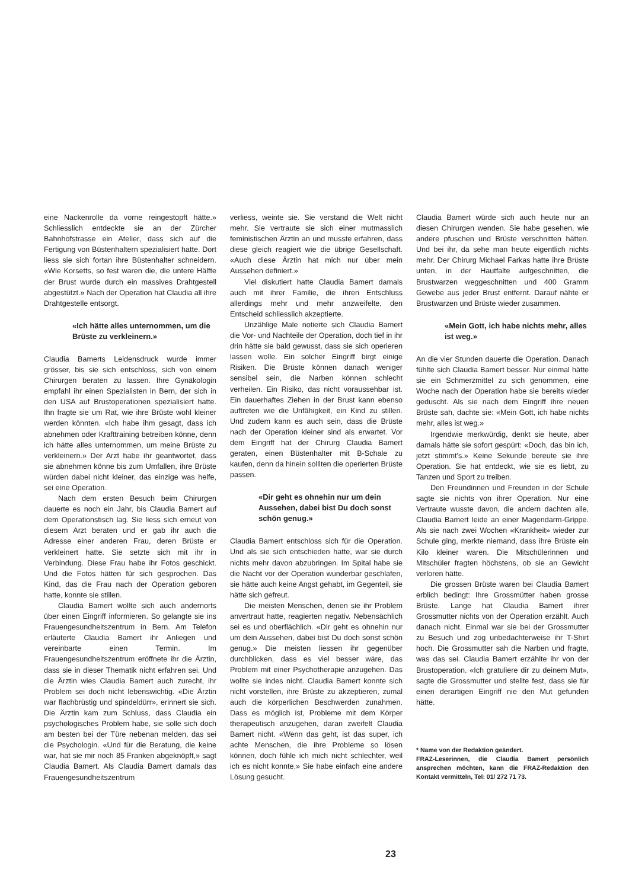eine Nackenrolle da vorne reingestopft hätte.» Schliesslich entdeckte sie an der Zürcher Bahnhofstrasse ein Atelier, dass sich auf die Fertigung von Büstenhaltern spezialisiert hatte. Dort liess sie sich fortan ihre Büstenhalter schneidern. «Wie Korsetts, so fest waren die, die untere Hälfte der Brust wurde durch ein massives Drahtgestell abgestützt.» Nach der Operation hat Claudia all ihre Drahtgestelle entsorgt.
«Ich hätte alles unternommen, um die Brüste zu verkleinern.»
Claudia Bamerts Leidensdruck wurde immer grösser, bis sie sich entschloss, sich von einem Chirurgen beraten zu lassen. Ihre Gynäkologin empfahl ihr einen Spezialisten in Bern, der sich in den USA auf Brustoperationen spezialisiert hatte. Ihn fragte sie um Rat, wie ihre Brüste wohl kleiner werden könnten. «Ich habe ihm gesagt, dass ich abnehmen oder Krafttraining betreiben könne, denn ich hätte alles unternommen, um meine Brüste zu verkleinern.» Der Arzt habe ihr geantwortet, dass sie abnehmen könne bis zum Umfallen, ihre Brüste würden dabei nicht kleiner, das einzige was helfe, sei eine Operation.
Nach dem ersten Besuch beim Chirurgen dauerte es noch ein Jahr, bis Claudia Bamert auf dem Operationstisch lag. Sie liess sich erneut von diesem Arzt beraten und er gab ihr auch die Adresse einer anderen Frau, deren Brüste er verkleinert hatte. Sie setzte sich mit ihr in Verbindung. Diese Frau habe ihr Fotos geschickt. Und die Fotos hätten für sich gesprochen. Das Kind, das die Frau nach der Operation geboren hatte, konnte sie stillen.
Claudia Bamert wollte sich auch andernorts über einen Eingriff informieren. So gelangte sie ins Frauengesundheitszentrum in Bern. Am Telefon erläuterte Claudia Bamert ihr Anliegen und vereinbarte einen Termin. Im Frauengesundheitszentrum eröffnete ihr die Ärztin, dass sie in dieser Thematik nicht erfahren sei. Und die Ärztin wies Claudia Bamert auch zurecht, ihr Problem sei doch nicht lebenswichtig. «Die Ärztin war flachbrüstig und spindeldürr», erinnert sie sich. Die Ärztin kam zum Schluss, dass Claudia ein psychologisches Problem habe, sie solle sich doch am besten bei der Türe nebenan melden, das sei die Psychologin. «Und für die Beratung, die keine war, hat sie mir noch 85 Franken abgeknöpft,» sagt Claudia Bamert. Als Claudia Bamert damals das Frauengesundheitszentrum
verliess, weinte sie. Sie verstand die Welt nicht mehr. Sie vertraute sie sich einer mutmasslich feministischen Ärztin an und musste erfahren, dass diese gleich reagiert wie die übrige Gesellschaft. «Auch diese Ärztin hat mich nur über mein Aussehen definiert.»
Viel diskutiert hatte Claudia Bamert damals auch mit ihrer Familie, die ihren Entschluss allerdings mehr und mehr anzweifelte, den Entscheid schliesslich akzeptierte.
Unzählige Male notierte sich Claudia Bamert die Vor- und Nachteile der Operation, doch tief in ihr drin hätte sie bald gewusst, dass sie sich operieren lassen wolle. Ein solcher Eingriff birgt einige Risiken. Die Brüste können danach weniger sensibel sein, die Narben können schlecht verheilen. Ein Risiko, das nicht voraussehbar ist. Ein dauerhaftes Ziehen in der Brust kann ebenso auftreten wie die Unfähigkeit, ein Kind zu stillen. Und zudem kann es auch sein, dass die Brüste nach der Operation kleiner sind als erwartet. Vor dem Eingriff hat der Chirurg Claudia Bamert geraten, einen Büstenhalter mit B-Schale zu kaufen, denn da hinein solllten die operierten Brüste passen.
«Dir geht es ohnehin nur um dein Aussehen, dabei bist Du doch sonst schön genug.»
Claudia Bamert entschloss sich für die Operation. Und als sie sich entschieden hatte, war sie durch nichts mehr davon abzubringen. Im Spital habe sie die Nacht vor der Operation wunderbar geschlafen, sie hätte auch keine Angst gehabt, im Gegenteil, sie hätte sich gefreut.
Die meisten Menschen, denen sie ihr Problem anvertraut hatte, reagierten negativ. Nebensächlich sei es und oberflächlich. «Dir geht es ohnehin nur um dein Aussehen, dabei bist Du doch sonst schön genug.» Die meisten liessen ihr gegenüber durchblicken, dass es viel besser wäre, das Problem mit einer Psychotherapie anzugehen. Das wollte sie indes nicht. Claudia Bamert konnte sich nicht vorstellen, ihre Brüste zu akzeptieren, zumal auch die körperlichen Beschwerden zunahmen. Dass es möglich ist, Probleme mit dem Körper therapeutisch anzugehen, daran zweifelt Claudia Bamert nicht. «Wenn das geht, ist das super, ich achte Menschen, die ihre Probleme so lösen können, doch fühle ich mich nicht schlechter, weil ich es nicht konnte.» Sie habe einfach eine andere Lösung gesucht.
Claudia Bamert würde sich auch heute nur an diesen Chirurgen wenden. Sie habe gesehen, wie andere pfuschen und Brüste verschnitten hätten. Und bei ihr, da sehe man heute eigentlich nichts mehr. Der Chirurg Michael Farkas hatte ihre Brüste unten, in der Hautfalte aufgeschnitten, die Brustwarzen weggeschnitten und 400 Gramm Gewebe aus jeder Brust entfernt. Darauf nähte er Brustwarzen und Brüste wieder zusammen.
«Mein Gott, ich habe nichts mehr, alles ist weg.»
An die vier Stunden dauerte die Operation. Danach fühlte sich Claudia Bamert besser. Nur einmal hätte sie ein Schmerzmittel zu sich genommen, eine Woche nach der Operation habe sie bereits wieder geduscht. Als sie nach dem Eingriff ihre neuen Brüste sah, dachte sie: «Mein Gott, ich habe nichts mehr, alles ist weg.»
Irgendwie merkwürdig, denkt sie heute, aber damals hätte sie sofort gespürt: «Doch, das bin ich, jetzt stimmt's.» Keine Sekunde bereute sie ihre Operation. Sie hat entdeckt, wie sie es liebt, zu Tanzen und Sport zu treiben.
Den Freundinnen und Freunden in der Schule sagte sie nichts von ihrer Operation. Nur eine Vertraute wusste davon, die andern dachten alle, Claudia Bamert leide an einer Magendarm-Grippe. Als sie nach zwei Wochen «Krankheit» wieder zur Schule ging, merkte niemand, dass ihre Brüste ein Kilo kleiner waren. Die Mitschülerinnen und Mitschüler fragten höchstens, ob sie an Gewicht verloren hätte.
Die grossen Brüste waren bei Claudia Bamert erblich bedingt: Ihre Grossmütter haben grosse Brüste. Lange hat Claudia Bamert ihrer Grossmutter nichts von der Operation erzählt. Auch danach nicht. Einmal war sie bei der Grossmutter zu Besuch und zog unbedachterweise ihr T-Shirt hoch. Die Grossmutter sah die Narben und fragte, was das sei. Claudia Bamert erzählte ihr von der Brustoperation. «Ich gratuliere dir zu deinem Mut», sagte die Grossmutter und stellte fest, dass sie für einen derartigen Eingriff nie den Mut gefunden hätte.
* Name von der Redaktion geändert.
FRAZ-Leserinnen, die Claudia Bamert persönlich ansprechen möchten, kann die FRAZ-Redaktion den Kontakt vermitteln, Tel: 01/ 272 71 73.
23